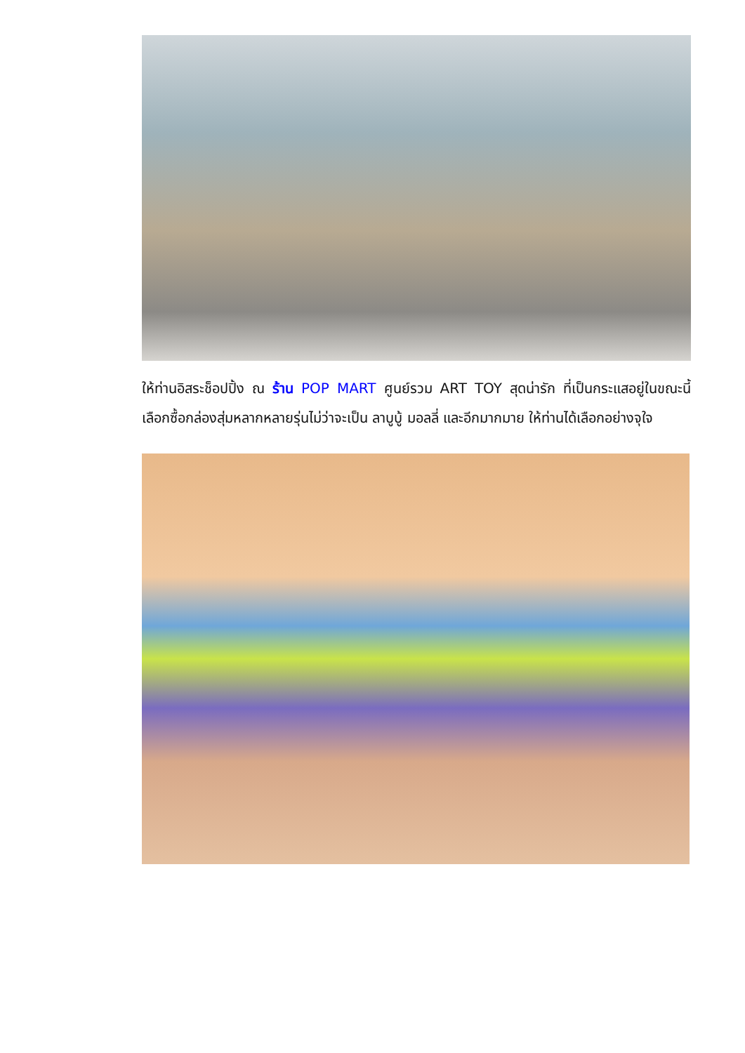ให้ท่านอิสระช็อปปิ้ง ณ ร้าน POP MART ศูนย์รวม ART TOY สุดน่ารัก ที่เป็นกระแสอยู่ในขณะนี้ เลือกซื้อกล่องสุ่มหลากหลายรุ่นไม่ว่าจะเป็น ลาบูบู้ มอลลี่ และอีกมากมาย ให้ท่านได้เลือกอย่างจุใจ